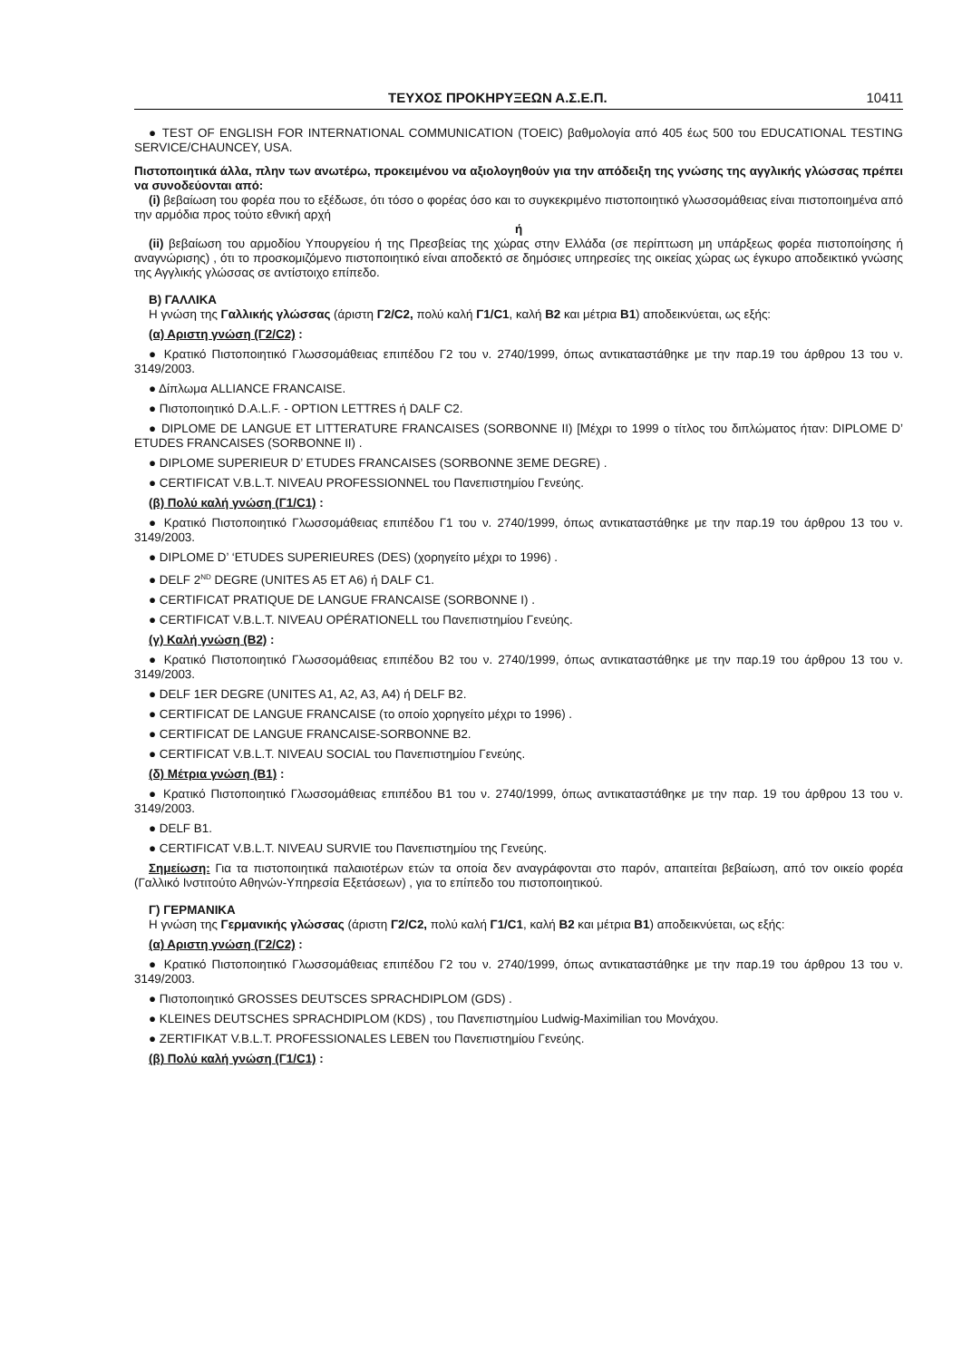ΤΕΥΧΟΣ ΠΡΟΚΗΡΥΞΕΩΝ Α.Σ.Ε.Π. 10411
● TEST OF ENGLISH FOR INTERNATIONAL COMMUNICATION (TOEIC) βαθμολογία από 405 έως 500 του EDUCATIONAL TESTING SERVICE/CHAUNCEY, USA.
Πιστοποιητικά άλλα, πλην των ανωτέρω, προκειμένου να αξιολογηθούν για την απόδειξη της γνώσης της αγγλικής γλώσσας πρέπει να συνοδεύονται από:
(i) βεβαίωση του φορέα που το εξέδωσε, ότι τόσο ο φορέας όσο και το συγκεκριμένο πιστοποιητικό γλωσσομάθειας είναι πιστοποιημένα από την αρμόδια προς τούτο εθνική αρχή
ή
(ii) βεβαίωση του αρμοδίου Υπουργείου ή της Πρεσβείας της χώρας στην Ελλάδα (σε περίπτωση μη υπάρξεως φορέα πιστοποίησης ή αναγνώρισης) , ότι το προσκομιζόμενο πιστοποιητικό είναι αποδεκτό σε δημόσιες υπηρεσίες της οικείας χώρας ως έγκυρο αποδεικτικό γνώσης της Αγγλικής γλώσσας σε αντίστοιχο επίπεδο.
Β) ΓΑΛΛΙΚΑ
Η γνώση της Γαλλικής γλώσσας (άριστη Γ2/C2, πολύ καλή Γ1/C1, καλή Β2 και μέτρια Β1) αποδεικνύεται, ως εξής:
(α) Αριστη γνώση (Γ2/C2) :
● Κρατικό Πιστοποιητικό Γλωσσομάθειας επιπέδου Γ2 του ν. 2740/1999, όπως αντικαταστάθηκε με την παρ.19 του άρθρου 13 του ν. 3149/2003.
● Δίπλωμα ALLIANCE FRANCAISE.
● Πιστοποιητικό D.A.L.F. - OPTION LETTRES ή DALF C2.
● DIPLOME DE LANGUE ET LITTERATURE FRANCAISES (SORBONNE II) [Μέχρι το 1999 ο τίτλος του διπλώματος ήταν: DIPLOME D’ ETUDES FRANCAISES (SORBONNE II) .
● DIPLOME SUPERIEUR D’ ETUDES FRANCAISES (SORBONNE 3EME DEGRE) .
● CERTIFICAT V.B.L.T. NIVEAU PROFESSIONNEL του Πανεπιστημίου Γενεύης.
(β) Πολύ καλή γνώση (Γ1/C1) :
● Κρατικό Πιστοποιητικό Γλωσσομάθειας επιπέδου Γ1 του ν. 2740/1999, όπως αντικαταστάθηκε με την παρ.19 του άρθρου 13 του ν. 3149/2003.
● DIPLOME D’ ‘ETUDES SUPERIEURES (DES) (χορηγείτο μέχρι το 1996) .
● DELF 2<sup>ND</sup> DEGRE (UNITES A5 ET A6) ή DALF C1.
● CERTIFICAT PRATIQUE DE LANGUE FRANCAISE (SORBONNE I) .
● CERTIFICAT V.B.L.T. NIVEAU OPÉRATIONELL του Πανεπιστημίου Γενεύης.
(γ) Καλή γνώση (Β2) :
● Κρατικό Πιστοποιητικό Γλωσσομάθειας επιπέδου Β2 του ν. 2740/1999, όπως αντικαταστάθηκε με την παρ.19 του άρθρου 13 του ν. 3149/2003.
● DELF 1ER DEGRE (UNITES A1, A2, A3, A4) ή DELF B2.
● CERTIFICAT DE LANGUE FRANCAISE (το οποίο χορηγείτο μέχρι το 1996) .
● CERTIFICAT DE LANGUE FRANCAISE-SORBONNE B2.
● CERTIFICAT V.B.L.T. NIVEAU SOCIAL του Πανεπιστημίου Γενεύης.
(δ) Μέτρια γνώση (Β1) :
● Κρατικό Πιστοποιητικό Γλωσσομάθειας επιπέδου Β1 του ν. 2740/1999, όπως αντικαταστάθηκε με την παρ. 19 του άρθρου 13 του ν. 3149/2003.
● DELF B1.
● CERTIFICAT V.B.L.T. NIVEAU SURVIE του Πανεπιστημίου της Γενεύης.
Σημείωση: Για τα πιστοποιητικά παλαιοτέρων ετών τα οποία δεν αναγράφονται στο παρόν, απαιτείται βεβαίωση, από τον οικείο φορέα (Γαλλικό Ινστιτούτο Αθηνών-Υπηρεσία Εξετάσεων) , για το επίπεδο του πιστοποιητικού.
Γ) ΓΕΡΜΑΝΙΚΑ
Η γνώση της Γερμανικής γλώσσας (άριστη Γ2/C2, πολύ καλή Γ1/C1, καλή Β2 και μέτρια Β1) αποδεικνύεται, ως εξής:
(α) Αριστη γνώση (Γ2/C2) :
● Κρατικό Πιστοποιητικό Γλωσσομάθειας επιπέδου Γ2 του ν. 2740/1999, όπως αντικαταστάθηκε με την παρ.19 του άρθρου 13 του ν. 3149/2003.
● Πιστοποιητικό GROSSES DEUTSCES SPRACHDIPLOM (GDS) .
● KLEINES DEUTSCHES SPRACHDIPLOM (KDS) , του Πανεπιστημίου Ludwig-Maximilian του Μονάχου.
● ZERTIFIKAT V.B.L.T. PROFESSIONALES LEBEN του Πανεπιστημίου Γενεύης.
(β) Πολύ καλή γνώση (Γ1/C1) :